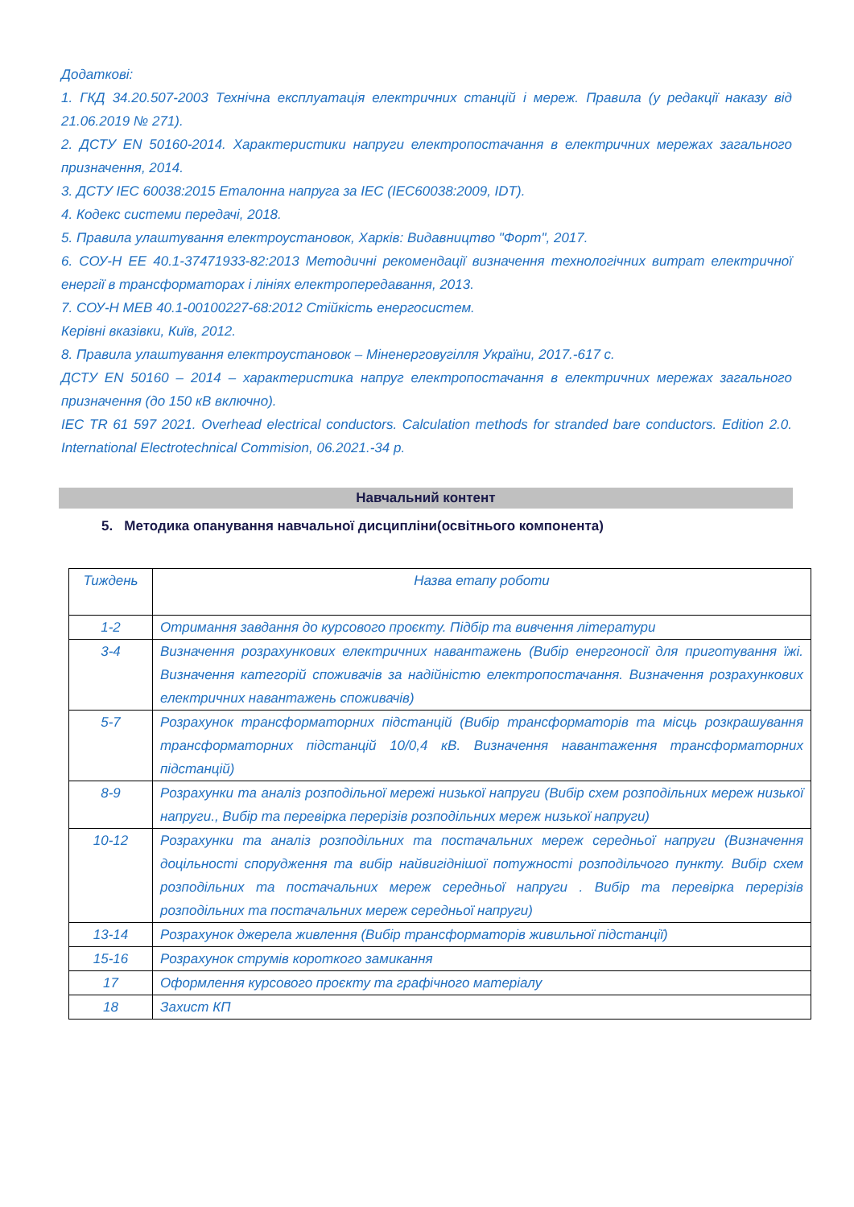Додаткові:
1. ГКД 34.20.507-2003 Технічна експлуатація електричних станцій і мереж. Правила (у редакції наказу від 21.06.2019 № 271).
2. ДСТУ EN 50160-2014. Характеристики напруги електропостачання в електричних мережах загального призначення, 2014.
3. ДСТУ IEC 60038:2015 Еталонна напруга за IEC (IEC60038:2009, IDT).
4. Кодекс системи передачі, 2018.
5. Правила улаштування електроустановок, Харків: Видавництво "Форт", 2017.
6. СОУ-Н ЕЕ 40.1-37471933-82:2013 Методичні рекомендації визначення технологічних витрат електричної енергії в трансформаторах і лініях електропередавання, 2013.
7. СОУ-Н МЕВ 40.1-00100227-68:2012 Стійкість енергосистем.
Керівні вказівки, Київ, 2012.
8. Правила улаштування електроустановок – Міненерговугілля України, 2017.-617 с.
ДСТУ EN 50160 – 2014 – характеристика напруг електропостачання в електричних мережах загального призначення (до 150 кВ включно).
IEC TR 61 597 2021. Overhead electrical conductors. Calculation methods for stranded bare conductors. Edition 2.0. International Electrotechnical Commision, 06.2021.-34 p.
Навчальний контент
5. Методика опанування навчальної дисципліни(освітнього компонента)
| Тиждень | Назва етапу роботи |
| --- | --- |
| 1-2 | Отримання завдання до курсового проєкту. Підбір та вивчення літератури |
| 3-4 | Визначення розрахункових електричних навантажень (Вибір енергоносії для приготування їжі. Визначення категорій споживачів за надійністю електропостачання. Визначення розрахункових електричних навантажень споживачів) |
| 5-7 | Розрахунок трансформаторних підстанцій (Вибір трансформаторів та місць розкрашування трансформаторних підстанцій 10/0,4 кВ. Визначення навантаження трансформаторних підстанцій) |
| 8-9 | Розрахунки та аналіз розподільної мережі низької напруги (Вибір схем розподільних мереж низької напруги., Вибір та перевірка перерізів розподільних мереж низької напруги) |
| 10-12 | Розрахунки та аналіз розподільних та постачальних мереж середньої напруги (Визначення доцільності спорудження та вибір найвигіднішої потужності розподільчого пункту. Вибір схем розподільних та постачальних мереж середньої напруги . Вибір та перевірка перерізів розподільних та постачальних мереж середньої напруги) |
| 13-14 | Розрахунок джерела живлення (Вибір трансформаторів живильної підстанції) |
| 15-16 | Розрахунок струмів короткого замикання |
| 17 | Оформлення курсового проєкту та графічного матеріалу |
| 18 | Захист КП |